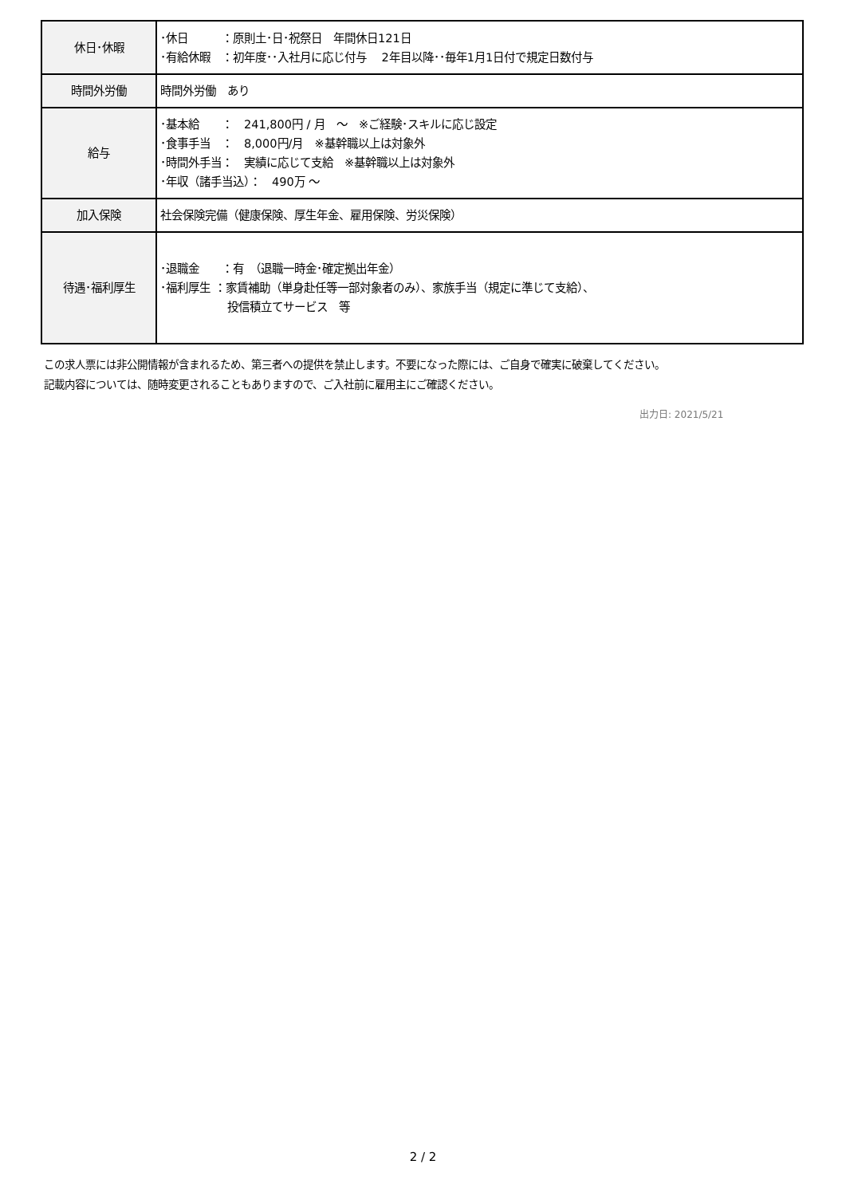| 休日･休暇 | ･休日 ：原則土･日･祝祭日 年間休日121日 ･有給休暇 ：初年度･･入社月に応じ付与 2年目以降･･毎年1月1日付で規定日数付与 |
| 時間外労働 | 時間外労働 あり |
| 給与 | ･基本給 ： 241,800円 / 月 ～ ※ご経験･スキルに応じ設定 ･食事手当 ： 8,000円/月 ※基幹職以上は対象外 ･時間外手当： 実績に応じて支給 ※基幹職以上は対象外 ･年収（諸手当込）： 490万 ～ |
| 加入保険 | 社会保険完備（健康保険、厚生年金、雇用保険、労災保険） |
| 待遇･福利厚生 | ･退職金 ：有 （退職一時金･確定拠出年金） ･福利厚生 ：家賃補助（単身赴任等一部対象者のみ）、家族手当（規定に準じて支給）、 投信積立てサービス 等 |
この求人票には非公開情報が含まれるため、第三者への提供を禁止します。不要になった際には、ご自身で確実に破棄してください。
記載内容については、随時変更されることもありますので、ご入社前に雇用主にご確認ください。
出力日: 2021/5/21
2 / 2